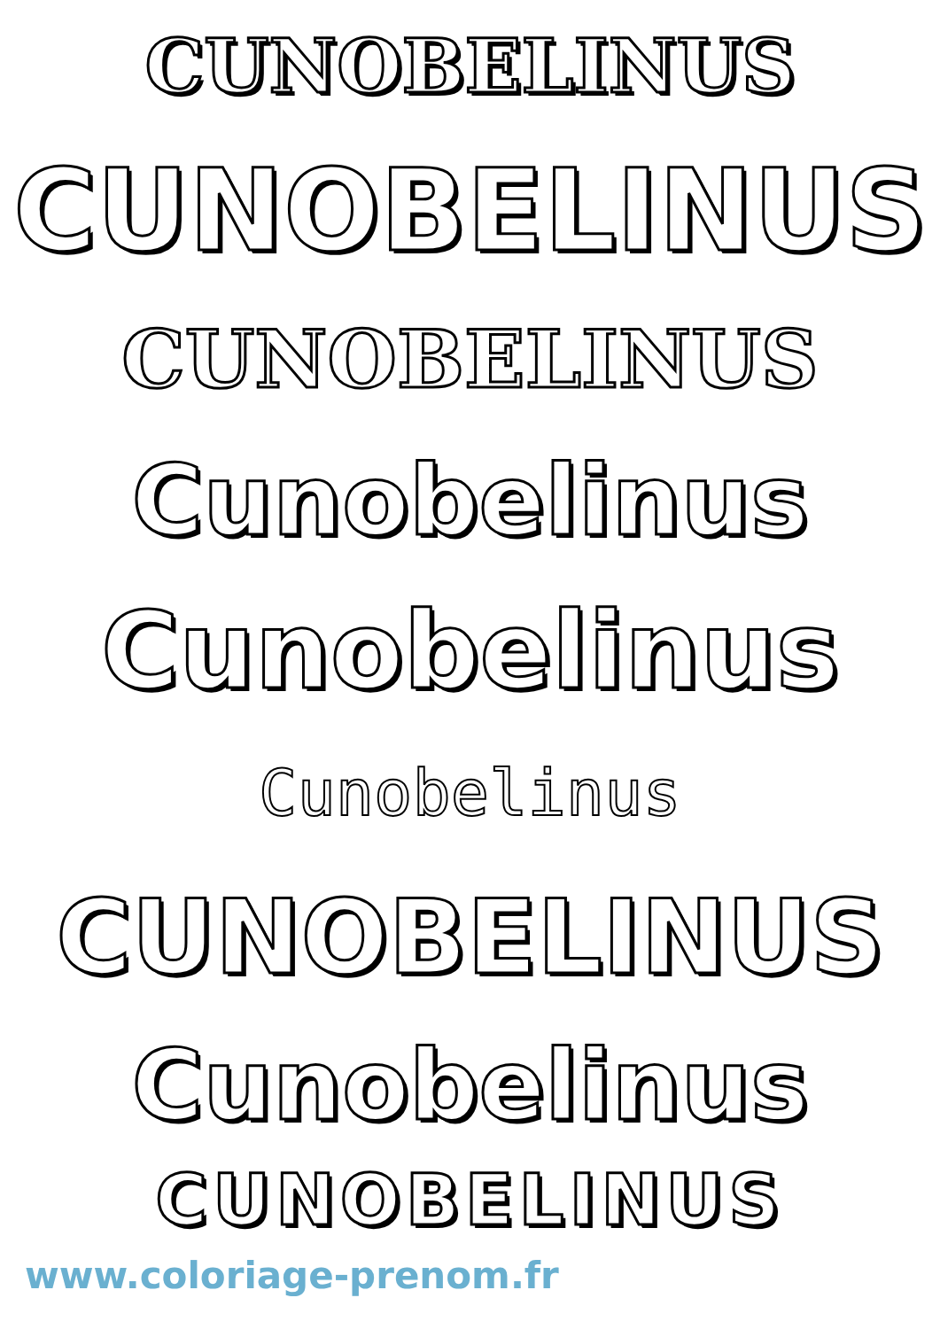CUNOBELINUS
CUNOBELINUS
CUNOBELINUS
Cunobelinus
Cunobelinus
Cunobelinus
CUNOBELINUS
Cunobelinus
CUNOBELINUS
www.coloriage-prenom.fr